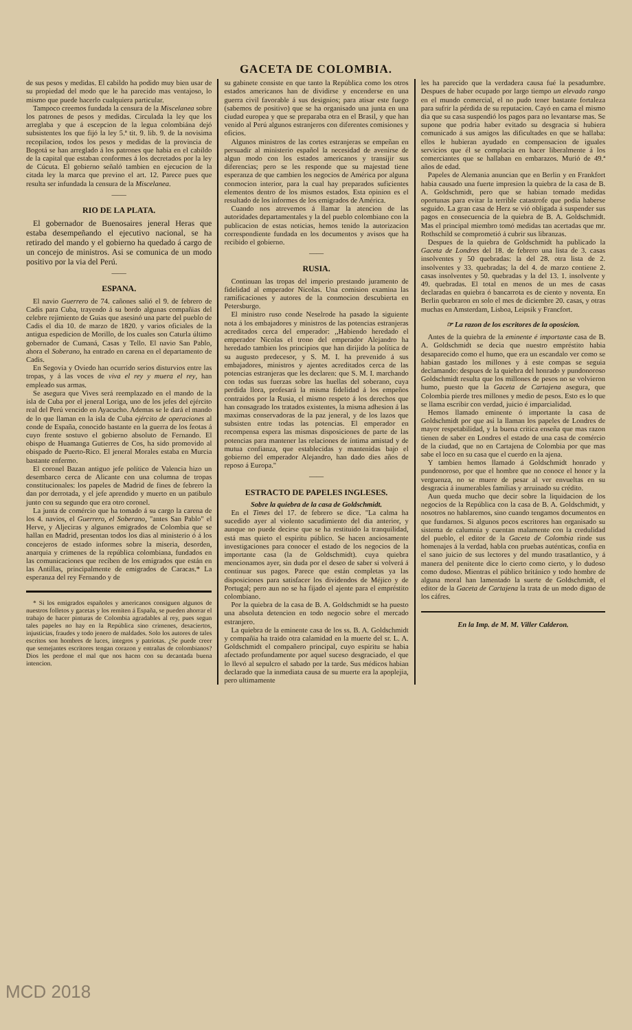GACETA DE COLOMBIA.
de sus pesos y medidas. El cabildo ha podido muy bien usar de su propiedad del modo que le ha parecido mas ventajoso, lo mismo que puede hacerlo cualquiera particular.
Tampoco creemos fundada la censura de la Miscelanea sobre los patrones de pesos y medidas. Circulada la ley que los arreglaba y que á escepcion de la legua colombiána dejó subsistentes los que fijó la ley 5.ª tit. 9. lib. 9. de la novisima recopilacion, todos los pesos y medidas de la provincia de Bogotá se han arreglado á los patrones que habia en el cabildo de la capital que estaban conformes á los decretados por la ley de Cúcuta. El gobierno señaló tambien en ejecucion de la citada ley la marca que previno el art. 12. Parece pues que resulta ser infundada la censura de la Miscelanea.
——
RIO DE LA PLATA.
El gobernador de Buenosaires jeneral Heras que estaba desempeñando el ejecutivo nacional, se ha retirado del mando y el gobierno ha quedado á cargo de un concejo de ministros. Asi se comunica de un modo positivo por la via del Perú.
——
ESPANA.
El navio Guerrero de 74. cañones salió el 9. de febrero de Cadis para Cuba, trayendo á su bordo algunas compañias del celebre rejimiento de Guias que asesinó una parte del pueblo de Cadis el dia 10. de marzo de 1820. y varios oficiales de la antigua espedicion de Morillo, de los cuales son Caturla último gobernador de Cumaná, Casas y Tello. El navio San Pablo, ahora el Soberano, ha entrado en carena en el departamento de Cadis.
En Segovia y Oviedo han ocurrido serios disturvios entre las tropas, y á las voces de viva el rey y muera el rey, han empleado sus armas.
Se asegura que Vives será reemplazado en el mando de la isla de Cuba por el jeneral Loriga, uno de los jefes del ejército real del Perú vencido en Ayacucho. Ademas se le dará el mando de lo que llaman en la isla de Cuba ejército de operaciones al conde de España, conocido bastante en la guerra de los feotas á cuyo frente sostuvo el gobierno absoluto de Fernando. El obispo de Huamanga Gutierres de Cos, ha sido promovido al obispado de Puerto-Rico. El jeneral Morales estaba en Murcia bastante enfermo.
El coronel Bazan antiguo jefe político de Valencia hizo un desembarco cerca de Alicante con una columna de tropas constitucionales: los papeles de Madrid de fines de febrero la dan por derrotada, y el jefe aprendido y muerto en un patibulo junto con su segundo que era otro coronel.
La junta de comércio que ha tomado á su cargo la carena de los 4. navios, el Guerrero, el Soberano, "antes San Pablo" el Herve, y Aljeciras y algunos emigrados de Colombia que se hallan en Madrid, presentan todos los dias al ministerio ó á los concejeros de estado informes sobre la miseria, desorden, anarquia y crimenes de la república colombiana, fundados en las comunicaciones que reciben de los emigrados que están en las Antillas, principalmente de emigrados de Caracas.* La esperanza del rey Fernando y de
* Si los emigrados españoles y americanos consiguen algunos de nuestros folletos y gacetas y los remiten á España, se pueden ahorrar el trabajo de hacer pinturas de Colombia agradables al rey, pues segun tales papeles no hay en la República sino crimenes, desaciertos, injusticias, fraudes y todo jenero de maldades. Solo los autores de tales escritos son hombres de luces, integros y patriotas. ¿Se puede creer que semejantes escritores tengan corazon y entrañas de colombianos? Dios les perdone el mal que nos hacen con su decantada buena intencion.
su gabinete consiste en que tanto la República como los otros estados americanos han de dividirse y encenderse en una guerra civil favorable á sus designios; para atisar este fuego (sabemos de positivo) que se ha organisado una junta en una ciudad europea y que se preparaba otra en el Brasil, y que han venido al Perú algunos estranjeros con diferentes comisiones y oficios.
Algunos ministros de las cortes estranjeras se empeñan en persuadir al ministerio español la necesidad de avenirse de algun modo con los estados americanos y transijir sus diferencias; pero se les responde que su majestad tiene esperanza de que cambien los negocios de América por alguna conmocion interior, para la cual hay preparados suficientes elementos dentro de los mismos estados. Esta opinion es el resultado de los informes de los emigrados de América.
Cuando nos atrevemos á llamar la atencion de las autoridades departamentales y la del pueblo colombiano con la publicacion de estas noticias, hemos tenido la autorizacion correspondiente fundada en los documentos y avisos que ha recibido el gobierno.
——
RUSIA.
Continuan las tropas del imperio prestando juramento de fidelidad al emperador Nicolas. Una comision examina las ramificaciones y autores de la conmocion descubierta en Petersburgo.
El ministro ruso conde Neselrode ha pasado la siguiente nota á los embajadores y ministros de las potencias estranjeras acreditados cerca del emperador: ,,Habiendo heredado el emperador Nicolas el trono del emperador Alejandro ha heredado tambien los principios que han dirijido la política de su augusto predecesor, y S. M. I. ha prevenido á sus embajadores, ministros y ajentes acreditados cerca de las potencias estranjeras que les declaren: que S. M. I. marchando con todas sus fuerzas sobre las huellas del soberano, cuya perdida llora, profesará la misma fidelidad á los empeños contraidos por la Rusia, el mismo respeto á los derechos que han consagrado los tratados existentes, la misma adhesion á las maximas conservadoras de la paz jeneral, y de los lazos que subsisten entre todas las potencias. El emperador en recompensa espera las mismas disposiciones de parte de las potencias para mantener las relaciones de íntima amistad y de mutua confianza, que establecidas y mantenidas bajo el gobierno del emperador Alejandro, han dado dies años de reposo á Europa."
——
ESTRACTO DE PAPELES INGLESES.
Sobre la quiebra de la casa de Goldschmidt.
En el Times del 17. de febrero se dice. "La calma ha sucedido ayer al violento sacudimiento del dia anterior, y aunque no puede decirse que se ha restituido la tranquilidad, está mas quieto el espiritu público. Se hacen anciosamente investigaciones para conocer el estado de los negocios de la importante casa (la de Goldschmidt). cuya quiebra mencionamos ayer, sin duda por el deseo de saber si volverá á continuar sus pagos. Parece que están completas ya las disposiciones para satisfacer los dividendos de Méjico y de Portugal; pero aun no se ha fijado el ajente para el empréstito colombiano.
Por la quiebra de la casa de B. A. Goldschmidt se ha puesto una absoluta detencion en todo negocio sobre el mercado estranjero.
La quiebra de la eminente casa de los ss. B. A. Goldschmidt y compañia ha traido otra calamidad en la muerte del sr. L. A. Goldschmidt el compañero principal, cuyo espiritu se habia afectado profundamente por aquel suceso desgraciado, el que lo llevó al sepulcro el sabado por la tarde. Sus médicos habian declarado que la inmediata causa de su muerte era la apoplejia, pero ultimamente
les ha parecido que la verdadera causa fué la pesadumbre. Despues de haber ocupado por largo tiempo un elevado rango en el mundo comercial, el no pudo tener bastante fortaleza para sufrir la pérdida de su reputacion. Cayó en cama el mismo dia que su casa suspendió los pagos para no levantarse mas. Se supone que podria haber evitado su desgracia si hubiera comunicado á sus amigos las dificultades en que se hallaba: ellos le hubieran ayudado en compensacion de iguales servicios que él se complacia en hacer liberalmente á los comerciantes que se hallaban en embarazos. Murió de 49.ª años de edad.
Papeles de Alemania anuncian que en Berlin y en Frankfort habia causado una fuerte impresion la quiebra de la casa de B. A. Goldschmidt, pero que se habian tomado medidas oportunas para evitar la terrible catastrofe que podia haberse seguido. La gran casa de Herz se vió obligada á suspender sus pagos en consecuencia de la quiebra de B. A. Goldschmidt. Mas el principal miembro tomó medidas tan acertadas que mr. Rothschild se comprometió á cubrir sus libranzas.
Despues de la quiebra de Goldschmidt ha publicado la Gaceta de Londres del 18. de febrero una lista de 3. casas insolventes y 50 quebradas: la del 28. otra lista de 2. insolventes y 33. quebradas; la del 4. de marzo contiene 2. casas insolventes y 50. quebradas y la del 13. 1. insolvente y 49. quebradas. El total en menos de un mes de casas declaradas en quiebra ó bancarrota es de ciento y noventa. En Berlin quebraron en solo el mes de diciembre 20. casas, y otras muchas en Amsterdam, Lisboa, Leipsik y Francfort.
☞ La razon de los escritores de la oposicion.
Antes de la quiebra de la eminente é importante casa de B. A. Goldschmidt se decia que nuestro empréstito habia desaparecido como el humo, que era un escandalo ver como se habian gastado los millones y á este compas se seguia declamando: despues de la quiebra del honrado y pundonoroso Goldschmidt resulta que los millones de pesos no se volvieron humo, puesto que la Gaceta de Cartajena asegura, que Colombia pierde tres millones y medio de pesos. Esto es lo que se llama escribir con verdad, juicio é imparcialidad.
Hemos llamado eminente ó importante la casa de Goldschmidt por que así la llaman los papeles de Londres de mayor respetabilidad, y la buena critica enseña que mas razon tienen de saber en Londres el estado de una casa de comércio de la ciudad, que no en Cartajena de Colombia por que mas sabe el loco en su casa que el cuerdo en la ajena.
Y tambien hemos llamado á Goldschmidt honrado y pundonoroso, por que el hombre que no conoce el honor y la verguenza, no se muere de pesar al ver envueltas en su desgracia á inumerables familias y arruinado su crédito.
Aun queda mucho que decir sobre la liquidacion de los negocios de la República con la casa de B. A. Goldschmidt, y nosotros no hablaremos, sino cuando tengamos documentos en que fundarnos. Si algunos pocos escritores han organisado su sistema de calumnia y cuentan malamente con la credulidad del pueblo, el editor de la Gaceta de Colombia rinde sus homenajes á la verdad, habla con pruebas auténticas, confia en el sano juicio de sus lectores y del mundo trasatlantico, y á manera del penitente dice lo cierto como cierto, y lo dudoso como dudoso. Mientras el público británico y todo hombre de alguna moral han lamentado la suerte de Goldschmidt, el editor de la Gaceta de Cartajena la trata de un modo digno de los cáfres.
En la Imp. de M. M. Viller Calderon.
MCD 2018